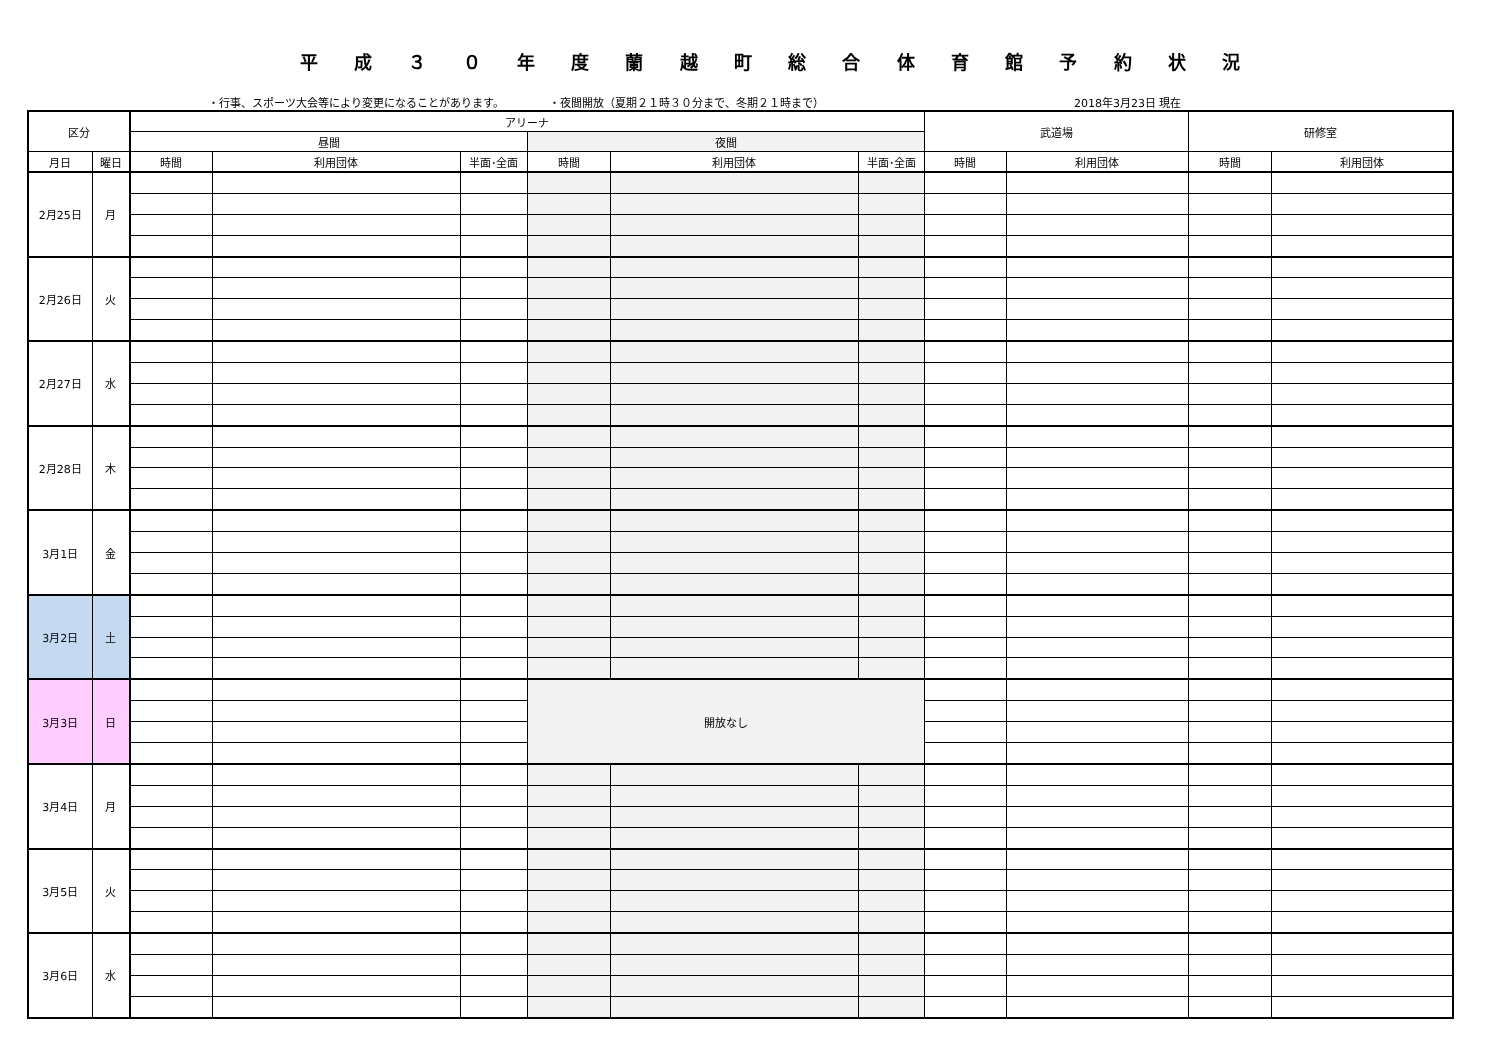平 成 ３ ０ 年 度 蘭 越 町 総 合 体 育 館 予 約 状 況
・行事、スポーツ大会等により変更になることがあります。 ・夜間開放（夏期２１時３０分まで、冬期２１時まで） 2018年3月23日 現在
| 区分 | | アリーナ | | | | | | 武道場 | | 研修室 | |
| --- | --- | --- | --- | --- | --- | --- | --- | --- | --- | --- | --- |
| | | 昼間 | | | 夜間 | | | | | | |
| 月日 | 曜日 | 時間 | 利用団体 | 半面･全面 | 時間 | 利用団体 | 半面･全面 | 時間 | 利用団体 | 時間 | 利用団体 |
| 2月25日 | 月 | | | | | | | | | | |
| 2月26日 | 火 | | | | | | | | | | |
| 2月27日 | 水 | | | | | | | | | | |
| 2月28日 | 木 | | | | | | | | | | |
| 3月1日 | 金 | | | | | | | | | | |
| 3月2日 | 土 | | | | | | | | | | |
| 3月3日 | 日 | | | | 開放なし | | | | | | |
| 3月4日 | 月 | | | | | | | | | | |
| 3月5日 | 火 | | | | | | | | | | |
| 3月6日 | 水 | | | | | | | | | | |